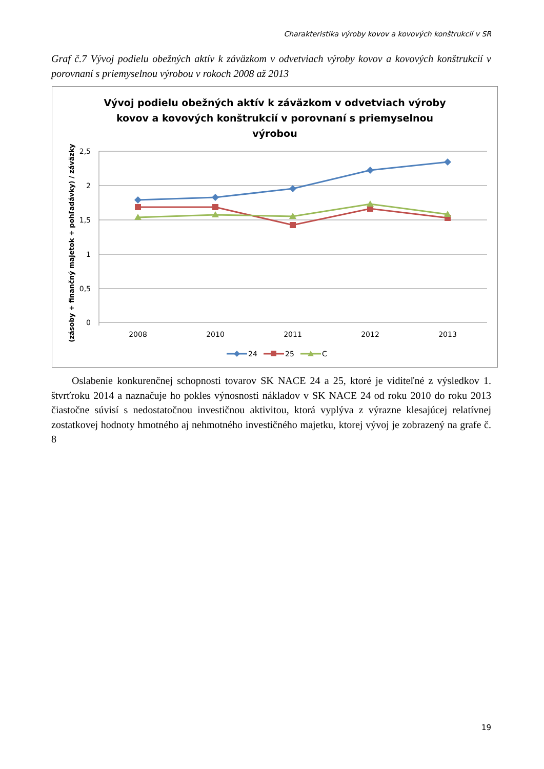Charakteristika výroby kovov a kovových konštrukcií v SR
Graf č.7 Vývoj podielu obežných aktív k záväzkom v odvetviach výroby kovov a kovových konštrukcií v porovnaní s priemyselnou výrobou v rokoch 2008 až 2013
Vývoj podielu obežných aktív k záväzkom v odvetviach výroby
kovov a kovových konštrukcií v porovnaní s priemyselnou
výrobou
2,5
2
1,5
1
0,5
0
2008
2010
2011
2012
2013
(zásoby + finančný majetok + pohľadávky) / záväzky
24
25
C
Oslabenie konkurenčnej schopnosti tovarov SK NACE 24 a 25, ktoré je viditeľné z výsledkov 1. štvrťroku 2014 a naznačuje ho pokles výnosnosti nákladov v SK NACE 24 od roku 2010 do roku 2013 čiastočne súvisí s nedostatočnou investičnou aktivitou, ktorá vyplýva z výrazne klesajúcej relatívnej zostatkovej hodnoty hmotného aj nehmotného investičného majetku, ktorej vývoj je zobrazený na grafe č. 8
19